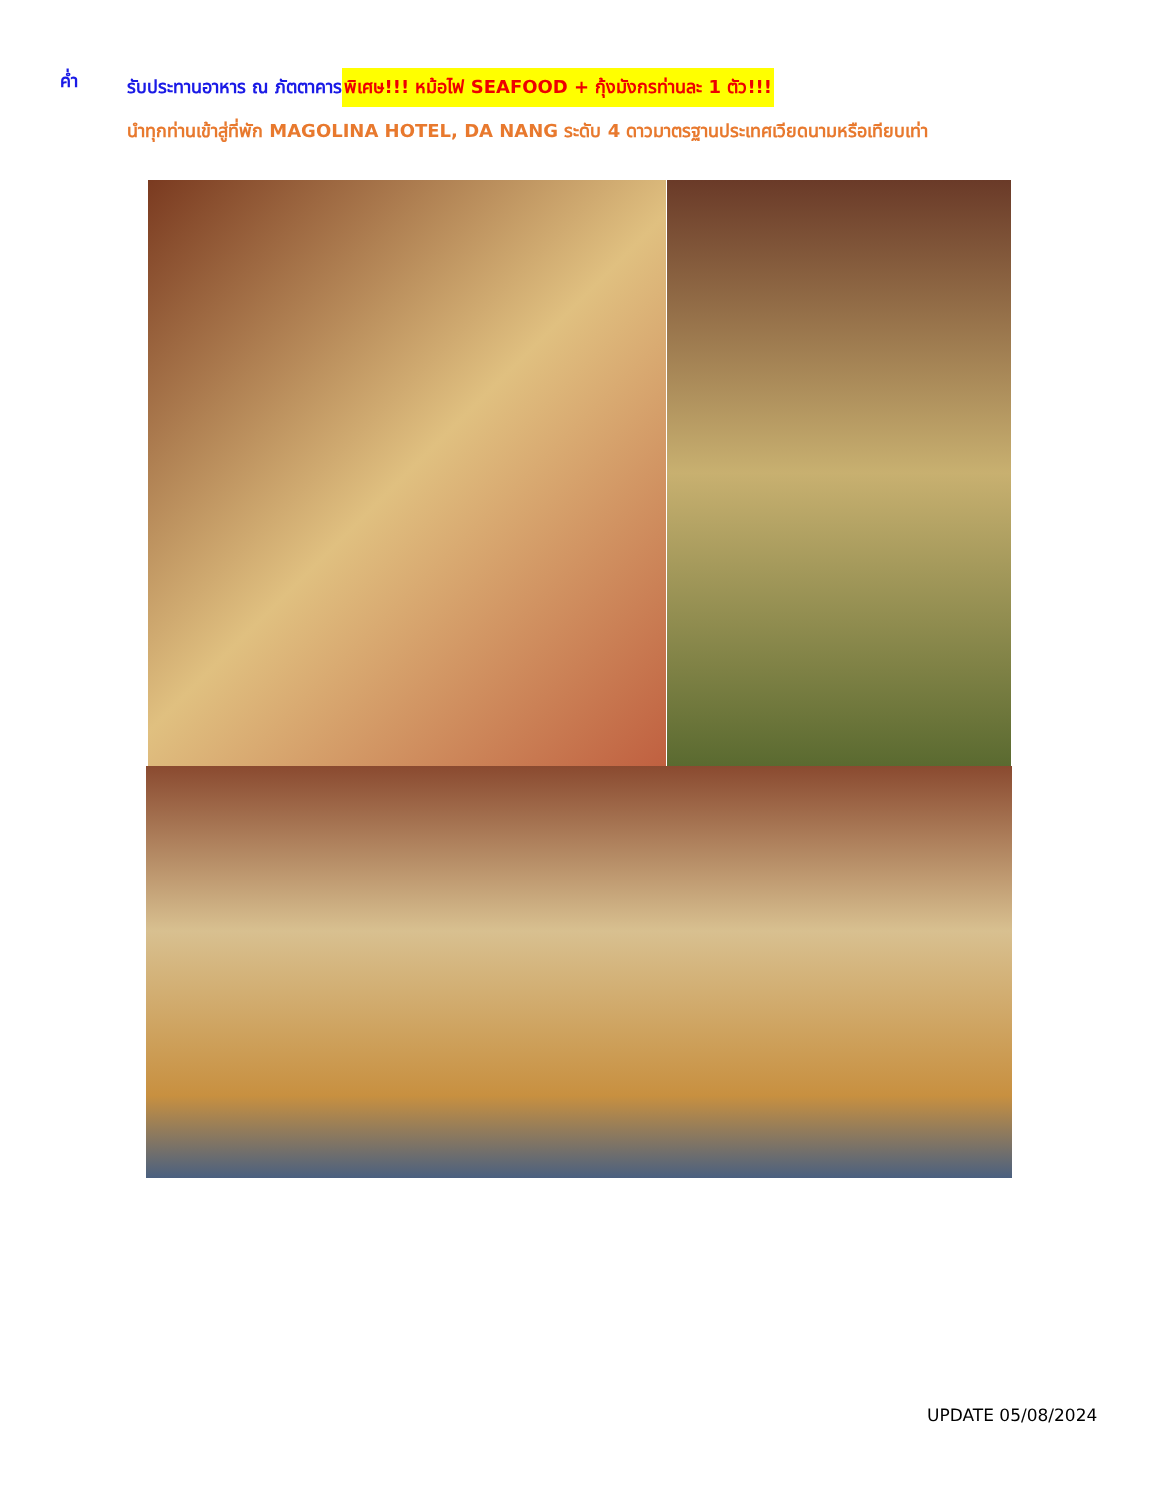ค่ำ รับประทานอาหาร ณ ภัตตาคาร พิเศษ!!! หม้อไฟ SEAFOOD + กุ้งมังกรท่านละ 1 ตัว!!!
นำทุกท่านเข้าสู่ที่พัก MAGOLINA HOTEL, DA NANG ระดับ 4 ดาวมาตรฐานประเทศเวียดนามหรือเทียบเท่า
UPDATE 05/08/2024